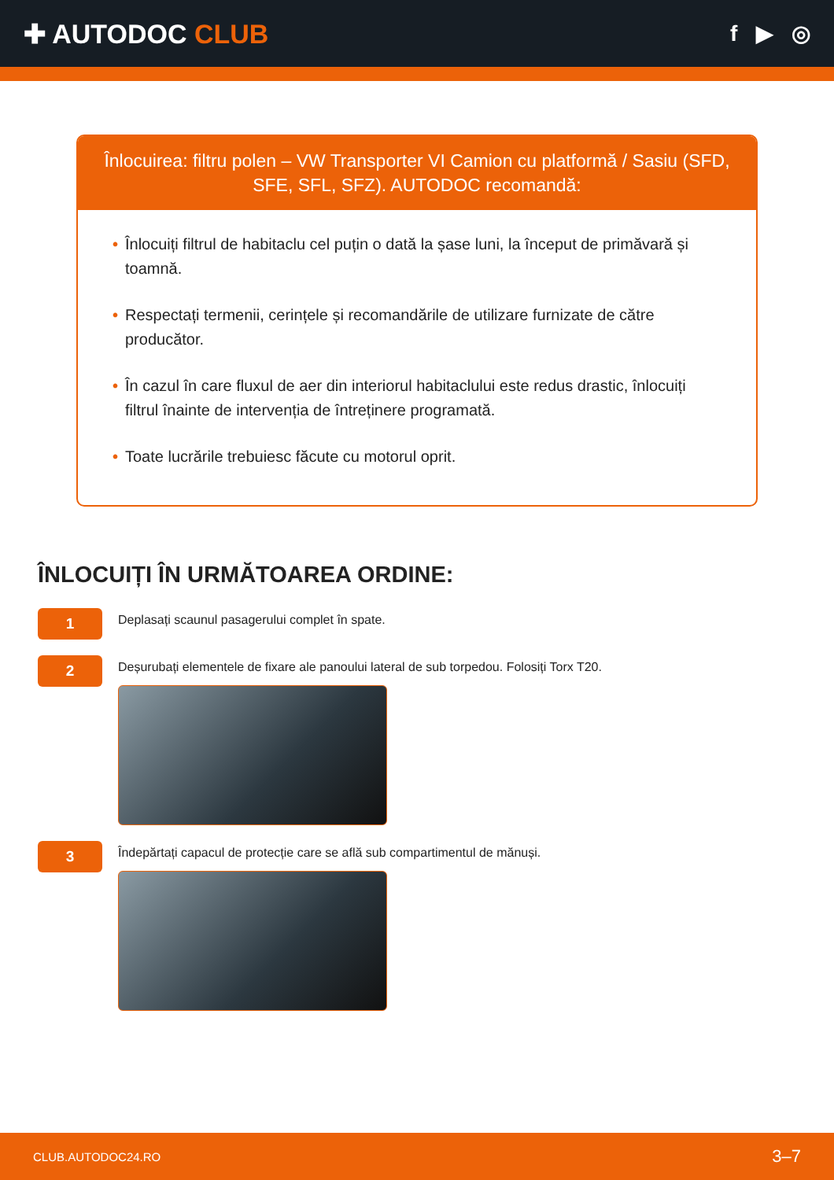✚ AUTODOC CLUB
f ▶ ◎
Înlocuirea: filtru polen – VW Transporter VI Camion cu platformă / Sasiu (SFD, SFE, SFL, SFZ). AUTODOC recomandă:
• Înlocuiți filtrul de habitaclu cel puțin o dată la șase luni, la început de primăvară și toamnă.
• Respectați termenii, cerințele și recomandările de utilizare furnizate de către producător.
• În cazul în care fluxul de aer din interiorul habitaclului este redus drastic, înlocuiți filtrul înainte de intervenția de întreținere programată.
• Toate lucrările trebuiesc făcute cu motorul oprit.
ÎNLOCUIȚI ÎN URMĂTOAREA ORDINE:
1
Deplasați scaunul pasagerului complet în spate.
2
Deșurubați elementele de fixare ale panoului lateral de sub torpedou. Folosiți Torx T20.
3
Îndepărtați capacul de protecție care se află sub compartimentul de mănuși.
CLUB.AUTODOC24.RO 3–7